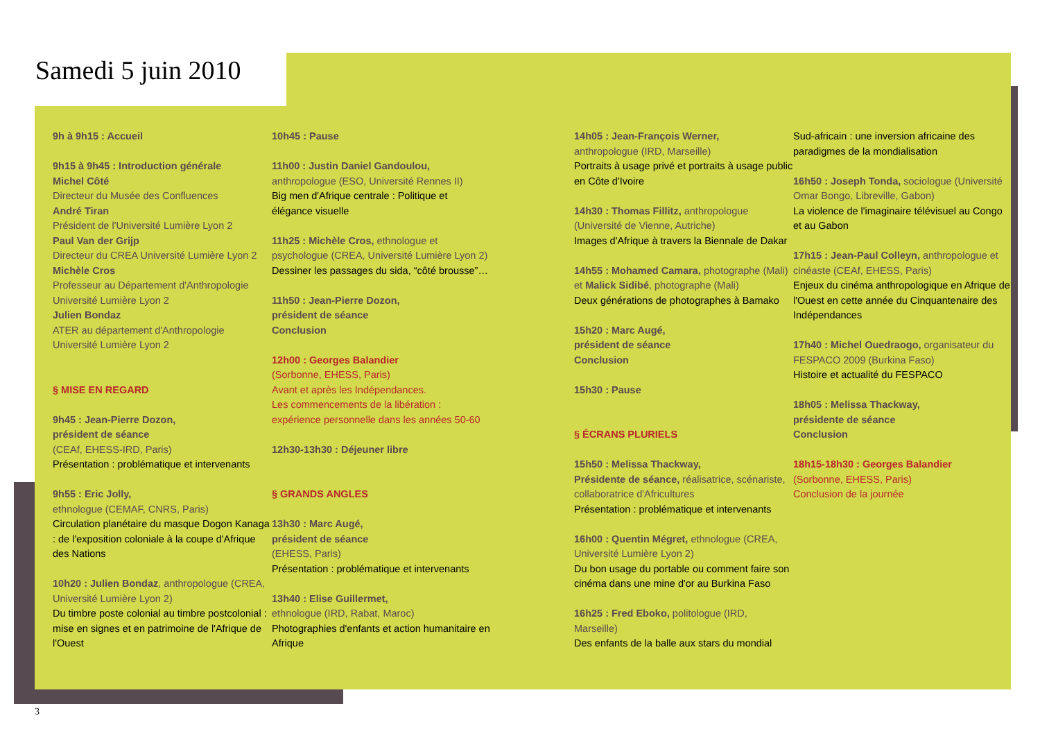Samedi 5 juin 2010
9h à 9h15 : Accueil
9h15 à 9h45 : Introduction générale
Michel Côté
Directeur du Musée des Confluences
André Tiran
Président de l'Université Lumière Lyon 2
Paul Van der Grijp
Directeur du CREA Université Lumière Lyon 2
Michèle Cros
Professeur au Département d'Anthropologie Université Lumière Lyon 2
Julien Bondaz
ATER au département d'Anthropologie Université Lumière Lyon 2
§ MISE EN REGARD
9h45 : Jean-Pierre Dozon,
président de séance
(CEAf, EHESS-IRD, Paris)
Présentation : problématique et intervenants
9h55 : Eric Jolly,
ethnologue (CEMAF, CNRS, Paris)
Circulation planétaire du masque Dogon Kanaga : de l'exposition coloniale à la coupe d'Afrique des Nations
10h20 : Julien Bondaz, anthropologue (CREA, Université Lumière Lyon 2)
Du timbre poste colonial au timbre postcolonial : mise en signes et en patrimoine de l'Afrique de l'Ouest
10h45 : Pause
11h00 : Justin Daniel Gandoulou,
anthropologue (ESO, Université Rennes II)
Big men d'Afrique centrale : Politique et élégance visuelle
11h25 : Michèle Cros, ethnologue et psychologue (CREA, Université Lumière Lyon 2)
Dessiner les passages du sida, “côté brousse”…
11h50 : Jean-Pierre Dozon,
président de séance
Conclusion
12h00 : Georges Balandier
(Sorbonne, EHESS, Paris)
Avant et après les Indépendances.
Les commencements de la libération : expérience personnelle dans les années 50-60
12h30-13h30 : Déjeuner libre
§ GRANDS ANGLES
13h30 : Marc Augé,
président de séance
(EHESS, Paris)
Présentation : problématique et intervenants
13h40 : Elise Guillermet,
ethnologue (IRD, Rabat, Maroc)
Photographies d'enfants et action humanitaire en Afrique
14h05 : Jean-François Werner,
anthropologue (IRD, Marseille)
Portraits à usage privé et portraits à usage public en Côte d'Ivoire
14h30 : Thomas Fillitz, anthropologue (Université de Vienne, Autriche)
Images d'Afrique à travers la Biennale de Dakar
14h55 : Mohamed Camara, photographe (Mali) et Malick Sidibé, photographe (Mali)
Deux générations de photographes à Bamako
15h20 : Marc Augé,
président de séance
Conclusion
15h30 : Pause
§ ÉCRANS PLURIELS
15h50 : Melissa Thackway,
Présidente de séance, réalisatrice, scénariste, collaboratrice d'Africultures
Présentation : problématique et intervenants
16h00 : Quentin Mégret, ethnologue (CREA, Université Lumière Lyon 2)
Du bon usage du portable ou comment faire son cinéma dans une mine d'or au Burkina Faso
16h25 : Fred Eboko, politologue (IRD, Marseille)
Des enfants de la balle aux stars du mondial
Sud-africain : une inversion africaine des paradigmes de la mondialisation
16h50 : Joseph Tonda, sociologue (Université Omar Bongo, Libreville, Gabon)
La violence de l'imaginaire télévisuel au Congo et au Gabon
17h15 : Jean-Paul Colleyn, anthropologue et cinéaste (CEAf, EHESS, Paris)
Enjeux du cinéma anthropologique en Afrique de l'Ouest en cette année du Cinquantenaire des Indépendances
17h40 : Michel Ouedraogo, organisateur du FESPACO 2009 (Burkina Faso)
Histoire et actualité du FESPACO
18h05 : Melissa Thackway,
présidente de séance
Conclusion
18h15-18h30 : Georges Balandier
(Sorbonne, EHESS, Paris)
Conclusion de la journée
3